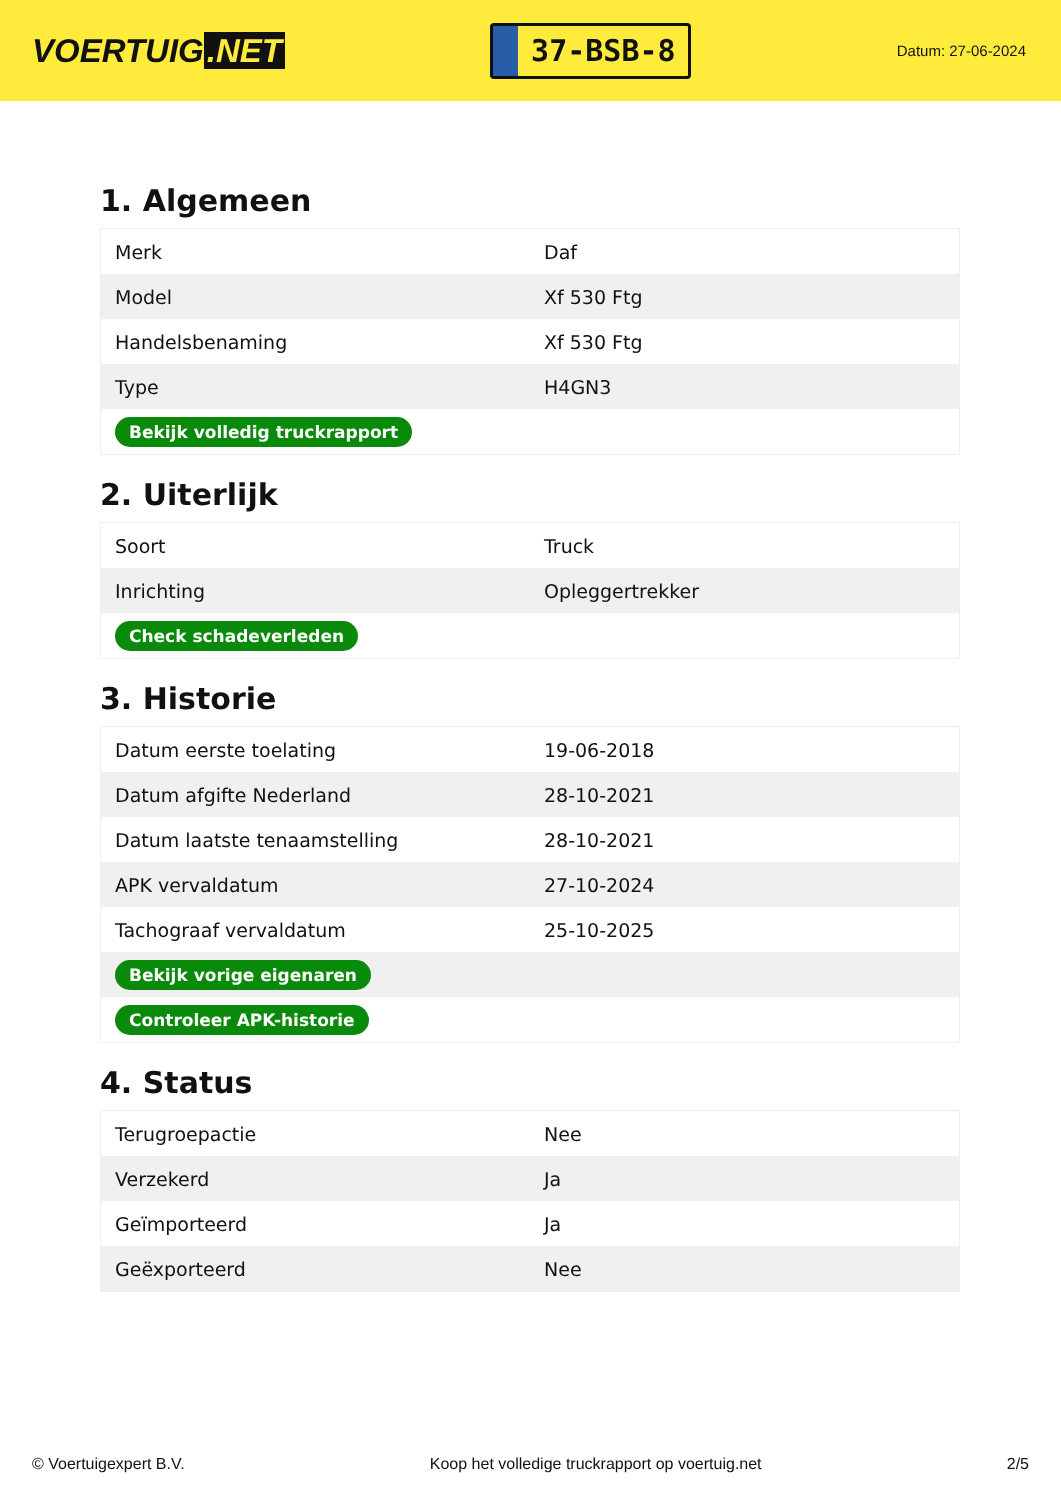VOERTUIG.NET
37-BSB-8
Datum: 27-06-2024
1. Algemeen
| Merk | Daf |
| Model | Xf 530 Ftg |
| Handelsbenaming | Xf 530 Ftg |
| Type | H4GN3 |
| Bekijk volledig truckrapport | |
2. Uiterlijk
| Soort | Truck |
| Inrichting | Opleggertrekker |
| Check schadeverleden | |
3. Historie
| Datum eerste toelating | 19-06-2018 |
| Datum afgifte Nederland | 28-10-2021 |
| Datum laatste tenaamstelling | 28-10-2021 |
| APK vervaldatum | 27-10-2024 |
| Tachograaf vervaldatum | 25-10-2025 |
| Bekijk vorige eigenaren | |
| Controleer APK-historie | |
4. Status
| Terugroepactie | Nee |
| Verzekerd | Ja |
| Geïmporteerd | Ja |
| Geëxporteerd | Nee |
© Voertuigexpert B.V. Koop het volledige truckrapport op voertuig.net 2/5